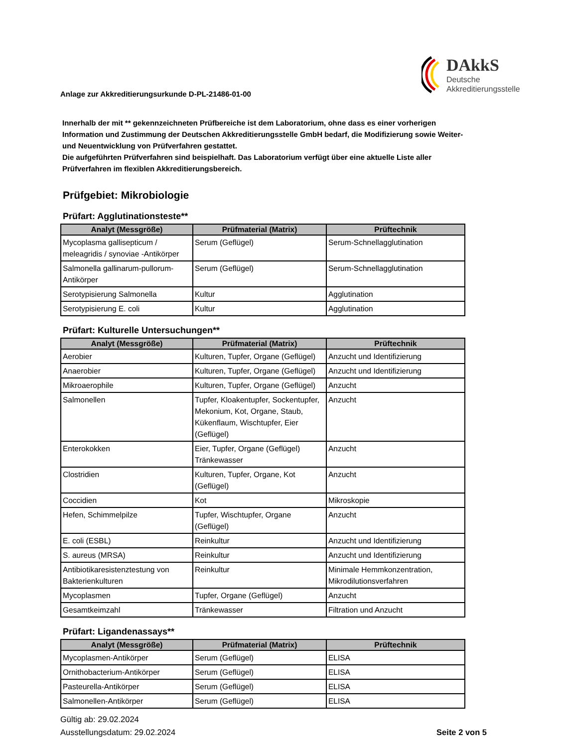Anlage zur Akkreditierungsurkunde D-PL-21486-01-00
DAkkS
Deutsche
Akkreditierungsstelle
Innerhalb der mit ** gekennzeichneten Prüfbereiche ist dem Laboratorium, ohne dass es einer vorherigen Information und Zustimmung der Deutschen Akkreditierungsstelle GmbH bedarf, die Modifizierung sowie Weiter- und Neuentwicklung von Prüfverfahren gestattet.
Die aufgeführten Prüfverfahren sind beispielhaft. Das Laboratorium verfügt über eine aktuelle Liste aller Prüfverfahren im flexiblen Akkreditierungsbereich.
Prüfgebiet: Mikrobiologie
Prüfart: Agglutinationsteste**
| Analyt (Messgröße) | Prüfmaterial (Matrix) | Prüftechnik |
| --- | --- | --- |
| Mycoplasma gallisepticum / meleagridis / synoviae -Antikörper | Serum (Geflügel) | Serum-Schnellagglutination |
| Salmonella gallinarum-pullorum-Antikörper | Serum (Geflügel) | Serum-Schnellagglutination |
| Serotypisierung Salmonella | Kultur | Agglutination |
| Serotypisierung E. coli | Kultur | Agglutination |
Prüfart: Kulturelle Untersuchungen**
| Analyt (Messgröße) | Prüfmaterial (Matrix) | Prüftechnik |
| --- | --- | --- |
| Aerobier | Kulturen, Tupfer, Organe (Geflügel) | Anzucht und Identifizierung |
| Anaerobier | Kulturen, Tupfer, Organe (Geflügel) | Anzucht und Identifizierung |
| Mikroaerophile | Kulturen, Tupfer, Organe (Geflügel) | Anzucht |
| Salmonellen | Tupfer, Kloakentupfer, Sockentupfer, Mekonium, Kot, Organe, Staub, Kükenflaum, Wischtupfer, Eier (Geflügel) | Anzucht |
| Enterokokken | Eier, Tupfer, Organe (Geflügel) Tränkewasser | Anzucht |
| Clostridien | Kulturen, Tupfer, Organe, Kot (Geflügel) | Anzucht |
| Coccidien | Kot | Mikroskopie |
| Hefen, Schimmelpilze | Tupfer, Wischtupfer, Organe (Geflügel) | Anzucht |
| E. coli (ESBL) | Reinkultur | Anzucht und Identifizierung |
| S. aureus (MRSA) | Reinkultur | Anzucht und Identifizierung |
| Antibiotikaresistenztestung von Bakterienkulturen | Reinkultur | Minimale Hemmkonzentration, Mikrodilutionsverfahren |
| Mycoplasmen | Tupfer, Organe (Geflügel) | Anzucht |
| Gesamtkeimzahl | Tränkewasser | Filtration und Anzucht |
Prüfart: Ligandenassays**
| Analyt (Messgröße) | Prüfmaterial (Matrix) | Prüftechnik |
| --- | --- | --- |
| Mycoplasmen-Antikörper | Serum (Geflügel) | ELISA |
| Ornithobacterium-Antikörper | Serum (Geflügel) | ELISA |
| Pasteurella-Antikörper | Serum (Geflügel) | ELISA |
| Salmonellen-Antikörper | Serum (Geflügel) | ELISA |
Gültig ab: 29.02.2024
Ausstellungsdatum: 29.02.2024
Seite 2 von 5